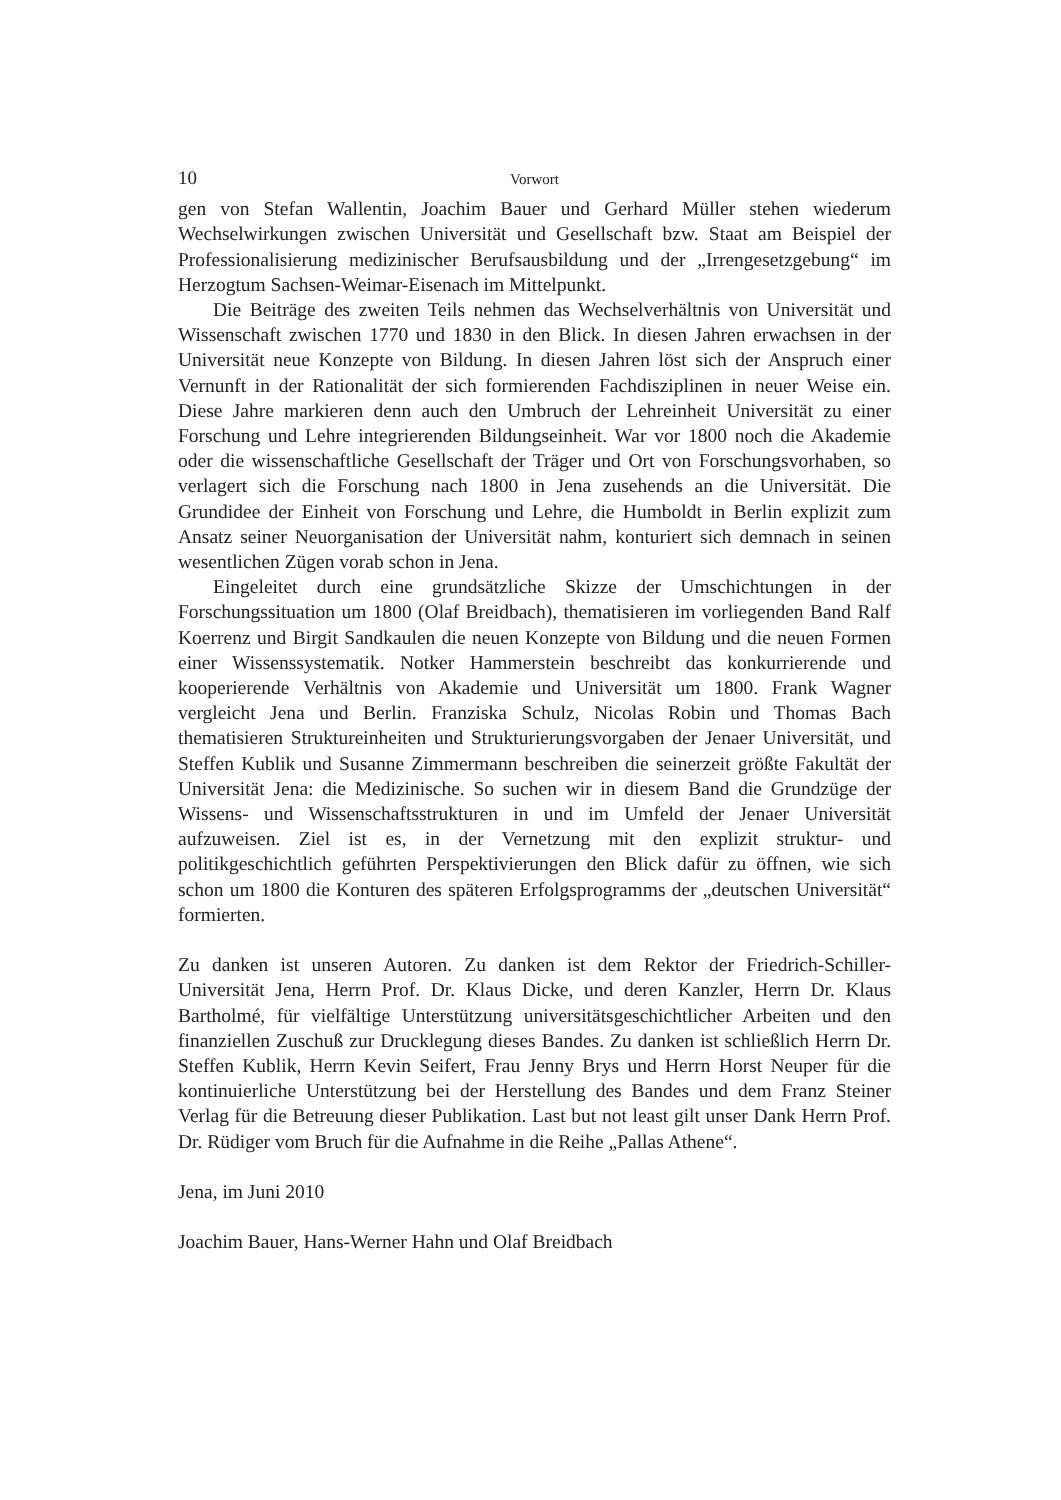10 Vorwort
gen von Stefan Wallentin, Joachim Bauer und Gerhard Müller stehen wiederum Wechselwirkungen zwischen Universität und Gesellschaft bzw. Staat am Beispiel der Professionalisierung medizinischer Berufsausbildung und der „Irrengesetzgebung“ im Herzogtum Sachsen-Weimar-Eisenach im Mittelpunkt.
Die Beiträge des zweiten Teils nehmen das Wechselverhältnis von Universität und Wissenschaft zwischen 1770 und 1830 in den Blick. In diesen Jahren erwachsen in der Universität neue Konzepte von Bildung. In diesen Jahren löst sich der Anspruch einer Vernunft in der Rationalität der sich formierenden Fachdisziplinen in neuer Weise ein. Diese Jahre markieren denn auch den Umbruch der Lehreinheit Universität zu einer Forschung und Lehre integrierenden Bildungseinheit. War vor 1800 noch die Akademie oder die wissenschaftliche Gesellschaft der Träger und Ort von Forschungsvorhaben, so verlagert sich die Forschung nach 1800 in Jena zusehends an die Universität. Die Grundidee der Einheit von Forschung und Lehre, die Humboldt in Berlin explizit zum Ansatz seiner Neuorganisation der Universität nahm, konturiert sich demnach in seinen wesentlichen Zügen vorab schon in Jena.
Eingeleitet durch eine grundsätzliche Skizze der Umschichtungen in der Forschungssituation um 1800 (Olaf Breidbach), thematisieren im vorliegenden Band Ralf Koerrenz und Birgit Sandkaulen die neuen Konzepte von Bildung und die neuen Formen einer Wissenssystematik. Notker Hammerstein beschreibt das konkurrierende und kooperierende Verhältnis von Akademie und Universität um 1800. Frank Wagner vergleicht Jena und Berlin. Franziska Schulz, Nicolas Robin und Thomas Bach thematisieren Struktureinheiten und Strukturierungsvorgaben der Jenaer Universität, und Steffen Kublik und Susanne Zimmermann beschreiben die seinerzeit größte Fakultät der Universität Jena: die Medizinische. So suchen wir in diesem Band die Grundzüge der Wissens- und Wissenschaftsstrukturen in und im Umfeld der Jenaer Universität aufzuweisen. Ziel ist es, in der Vernetzung mit den explizit struktur- und politikgeschichtlich geführten Perspektivierungen den Blick dafür zu öffnen, wie sich schon um 1800 die Konturen des späteren Erfolgsprogramms der „deutschen Universität“ formierten.
Zu danken ist unseren Autoren. Zu danken ist dem Rektor der Friedrich-Schiller-Universität Jena, Herrn Prof. Dr. Klaus Dicke, und deren Kanzler, Herrn Dr. Klaus Bartholmé, für vielfältige Unterstützung universitätsgeschichtlicher Arbeiten und den finanziellen Zuschuß zur Drucklegung dieses Bandes. Zu danken ist schließlich Herrn Dr. Steffen Kublik, Herrn Kevin Seifert, Frau Jenny Brys und Herrn Horst Neuper für die kontinuierliche Unterstützung bei der Herstellung des Bandes und dem Franz Steiner Verlag für die Betreuung dieser Publikation. Last but not least gilt unser Dank Herrn Prof. Dr. Rüdiger vom Bruch für die Aufnahme in die Reihe „Pallas Athene“.
Jena, im Juni 2010
Joachim Bauer, Hans-Werner Hahn und Olaf Breidbach